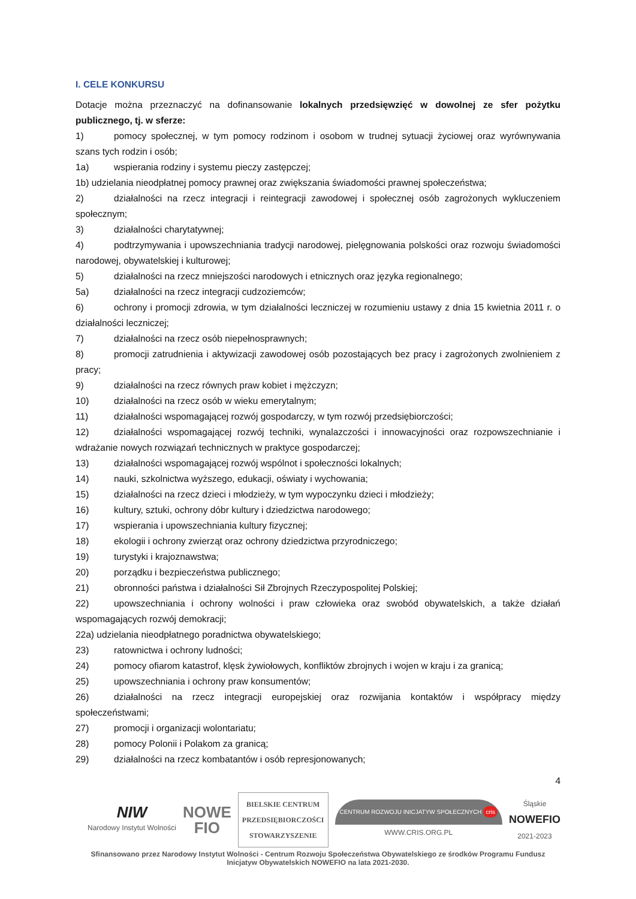I. CELE KONKURSU
Dotacje można przeznaczyć na dofinansowanie lokalnych przedsięwzięć w dowolnej ze sfer pożytku publicznego, tj. w sferze:
1) pomocy społecznej, w tym pomocy rodzinom i osobom w trudnej sytuacji życiowej oraz wyrównywania szans tych rodzin i osób;
1a) wspierania rodziny i systemu pieczy zastępczej;
1b) udzielania nieodpłatnej pomocy prawnej oraz zwiększania świadomości prawnej społeczeństwa;
2) działalności na rzecz integracji i reintegracji zawodowej i społecznej osób zagrożonych wykluczeniem społecznym;
3) działalności charytatywnej;
4) podtrzymywania i upowszechniania tradycji narodowej, pielęgnowania polskości oraz rozwoju świadomości narodowej, obywatelskiej i kulturowej;
5) działalności na rzecz mniejszości narodowych i etnicznych oraz języka regionalnego;
5a) działalności na rzecz integracji cudzoziemców;
6) ochrony i promocji zdrowia, w tym działalności leczniczej w rozumieniu ustawy z dnia 15 kwietnia 2011 r. o działalności leczniczej;
7) działalności na rzecz osób niepełnosprawnych;
8) promocji zatrudnienia i aktywizacji zawodowej osób pozostających bez pracy i zagrożonych zwolnieniem z pracy;
9) działalności na rzecz równych praw kobiet i mężczyzn;
10) działalności na rzecz osób w wieku emerytalnym;
11) działalności wspomagającej rozwój gospodarczy, w tym rozwój przedsiębiorczości;
12) działalności wspomagającej rozwój techniki, wynalazczości i innowacyjności oraz rozpowszechnianie i wdrażanie nowych rozwiązań technicznych w praktyce gospodarczej;
13) działalności wspomagającej rozwój wspólnot i społeczności lokalnych;
14) nauki, szkolnictwa wyższego, edukacji, oświaty i wychowania;
15) działalności na rzecz dzieci i młodzieży, w tym wypoczynku dzieci i młodzieży;
16) kultury, sztuki, ochrony dóbr kultury i dziedzictwa narodowego;
17) wspierania i upowszechniania kultury fizycznej;
18) ekologii i ochrony zwierząt oraz ochrony dziedzictwa przyrodniczego;
19) turystyki i krajoznawstwa;
20) porządku i bezpieczeństwa publicznego;
21) obronności państwa i działalności Sił Zbrojnych Rzeczypospolitej Polskiej;
22) upowszechniania i ochrony wolności i praw człowieka oraz swobód obywatelskich, a także działań wspomagających rozwój demokracji;
22a) udzielania nieodpłatnego poradnictwa obywatelskiego;
23) ratownictwa i ochrony ludności;
24) pomocy ofiarom katastrof, klęsk żywiołowych, konfliktów zbrojnych i wojen w kraju i za granicą;
25) upowszechniania i ochrony praw konsumentów;
26) działalności na rzecz integracji europejskiej oraz rozwijania kontaktów i współpracy między społeczeństwami;
27) promocji i organizacji wolontariatu;
28) pomocy Polonii i Polakom za granicą;
29) działalności na rzecz kombatantów i osób represjonowanych;
4
NIW
Narodowy Instytut Wolności
NOWE
FIO
BIELSKIE CENTRUM
PRZEDSIĘBIORCZOŚCI
STOWARZYSZENIE
CENTRUM ROZWOJU INICJATYW SPOŁECZNYCH cris
WWW.CRIS.ORG.PL
Śląskie
NOWEFIO
2021-2023
Sfinansowano przez Narodowy Instytut Wolności - Centrum Rozwoju Społeczeństwa Obywatelskiego ze środków Programu Fundusz Inicjatyw Obywatelskich NOWEFIO na lata 2021-2030.